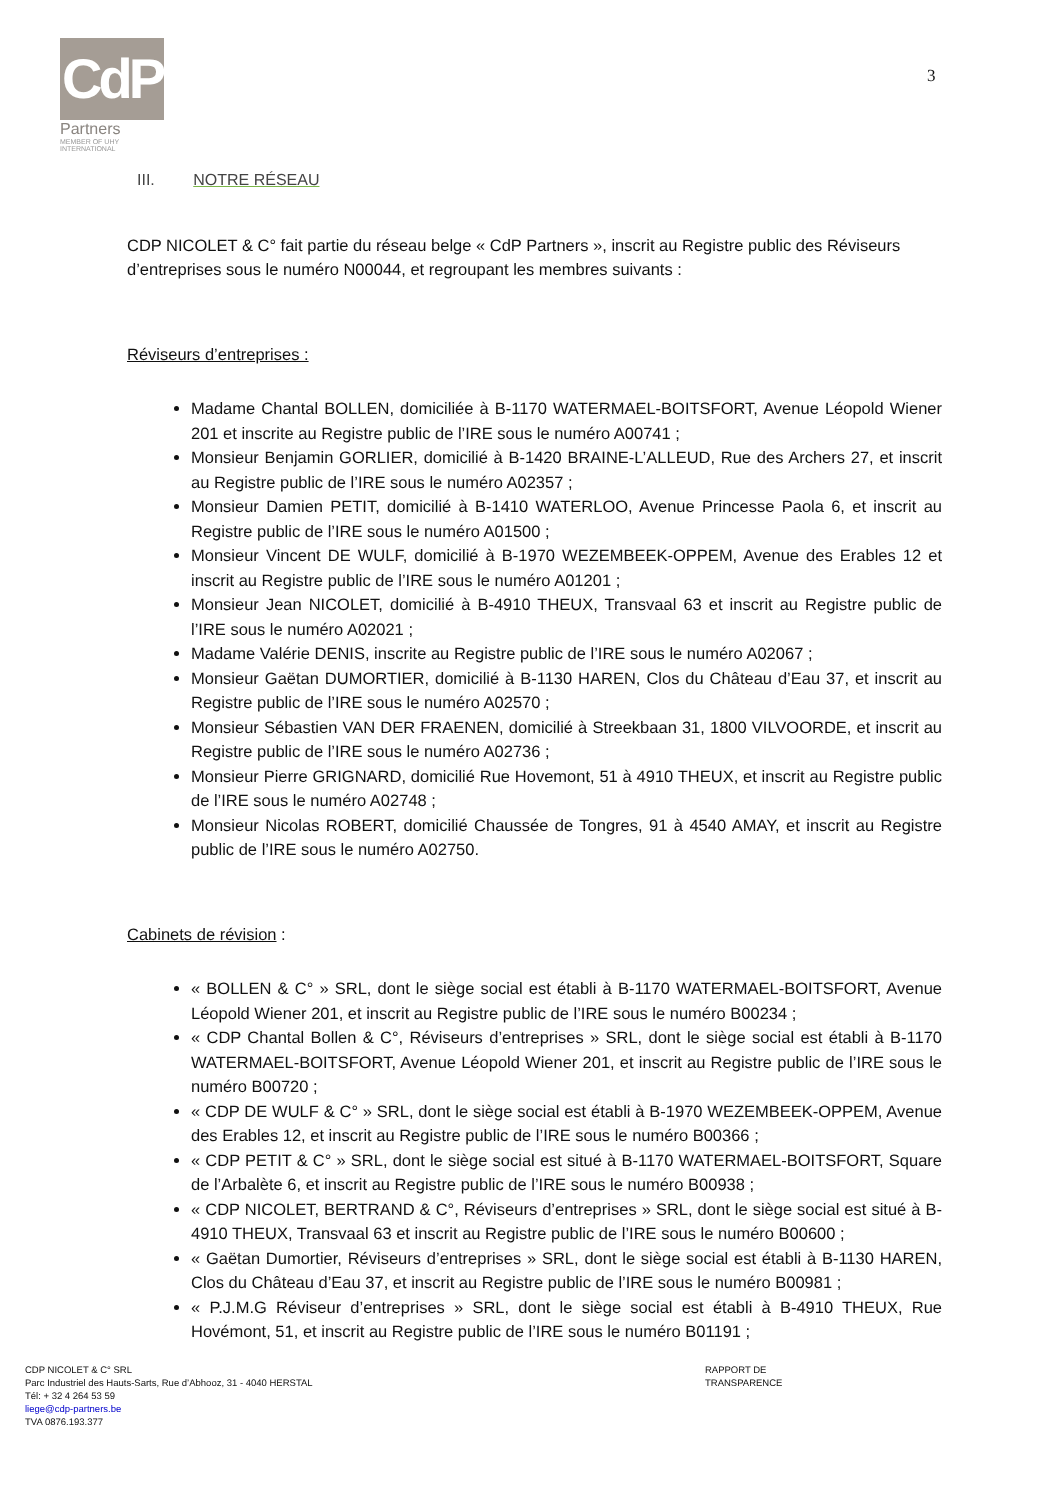CdP
Partners
MEMBER OF UHY INTERNATIONAL
3
III. NOTRE RÉSEAU
CDP NICOLET & C° fait partie du réseau belge « CdP Partners », inscrit au Registre public des Réviseurs d’entreprises sous le numéro N00044, et regroupant les membres suivants :
Réviseurs d’entreprises :
Madame Chantal BOLLEN, domiciliée à B-1170 WATERMAEL-BOITSFORT, Avenue Léopold Wiener 201 et inscrite au Registre public de l’IRE sous le numéro A00741 ;
Monsieur Benjamin GORLIER, domicilié à B-1420 BRAINE-L’ALLEUD, Rue des Archers 27, et inscrit au Registre public de l’IRE sous le numéro A02357 ;
Monsieur Damien PETIT, domicilié à B-1410 WATERLOO, Avenue Princesse Paola 6, et inscrit au Registre public de l’IRE sous le numéro A01500 ;
Monsieur Vincent DE WULF, domicilié à B-1970 WEZEMBEEK-OPPEM, Avenue des Erables 12 et inscrit au Registre public de l’IRE sous le numéro A01201 ;
Monsieur Jean NICOLET, domicilié à B-4910 THEUX, Transvaal 63 et inscrit au Registre public de l’IRE sous le numéro A02021 ;
Madame Valérie DENIS, inscrite au Registre public de l’IRE sous le numéro A02067 ;
Monsieur Gaëtan DUMORTIER, domicilié à B-1130 HAREN, Clos du Château d’Eau 37, et inscrit au Registre public de l’IRE sous le numéro A02570 ;
Monsieur Sébastien VAN DER FRAENEN, domicilié à Streekbaan 31, 1800 VILVOORDE, et inscrit au Registre public de l’IRE sous le numéro A02736 ;
Monsieur Pierre GRIGNARD, domicilié Rue Hovemont, 51 à 4910 THEUX, et inscrit au Registre public de l’IRE sous le numéro A02748 ;
Monsieur Nicolas ROBERT, domicilié Chaussée de Tongres, 91 à 4540 AMAY, et inscrit au Registre public de l’IRE sous le numéro A02750.
Cabinets de révision :
« BOLLEN & C° » SRL, dont le siège social est établi à B-1170 WATERMAEL-BOITSFORT, Avenue Léopold Wiener 201, et inscrit au Registre public de l’IRE sous le numéro B00234 ;
« CDP Chantal Bollen & C°, Réviseurs d’entreprises » SRL, dont le siège social est établi à B-1170 WATERMAEL-BOITSFORT, Avenue Léopold Wiener 201, et inscrit au Registre public de l’IRE sous le numéro B00720 ;
« CDP DE WULF & C° » SRL, dont le siège social est établi à B-1970 WEZEMBEEK-OPPEM, Avenue des Erables 12, et inscrit au Registre public de l’IRE sous le numéro B00366 ;
« CDP PETIT & C° » SRL, dont le siège social est situé à B-1170 WATERMAEL-BOITSFORT, Square de l’Arbalète 6, et inscrit au Registre public de l’IRE sous le numéro B00938 ;
« CDP NICOLET, BERTRAND & C°, Réviseurs d’entreprises » SRL, dont le siège social est situé à B-4910 THEUX, Transvaal 63 et inscrit au Registre public de l’IRE sous le numéro B00600 ;
« Gaëtan Dumortier, Réviseurs d’entreprises » SRL, dont le siège social est établi à B-1130 HAREN, Clos du Château d’Eau 37, et inscrit au Registre public de l’IRE sous le numéro B00981 ;
« P.J.M.G Réviseur d’entreprises » SRL, dont le siège social est établi à B-4910 THEUX, Rue Hovémont, 51, et inscrit au Registre public de l’IRE sous le numéro B01191 ;
CDP NICOLET & C° SRL
RAPPORT DE TRANSPARENCE
Parc Industriel des Hauts-Sarts, Rue d’Abhooz, 31 - 4040 HERSTAL
Tél: + 32 4 264 53 59
liege@cdp-partners.be
TVA 0876.193.377